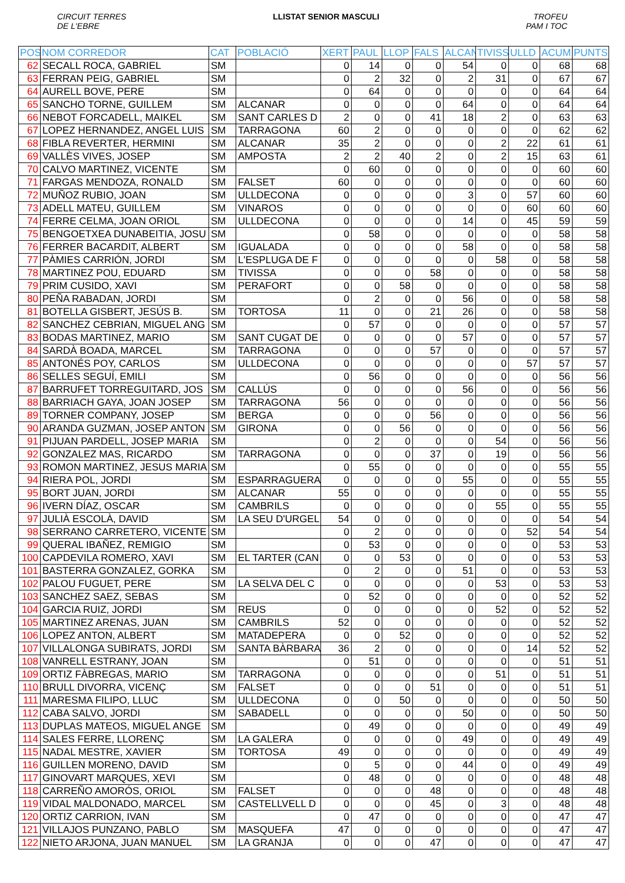CIRCUIT TERRES
DE L'EBRE
LLISTAT SENIOR MASCULI TROFEU
PAM I TOC
| POS | NOM CORREDOR | CAT | POBLACIÓ | XERT | PAUL | LLOP | FALS | ALCAN | TIVISS | ULLD | ACUM | PUNTS |
| --- | --- | --- | --- | --- | --- | --- | --- | --- | --- | --- | --- | --- |
| 62 | SECALL ROCA, GABRIEL | SM | | 0 | 14 | 0 | 0 | 54 | 0 | 0 | 68 | 68 |
| 63 | FERRAN PEIG, GABRIEL | SM | | 0 | 2 | 32 | 0 | 2 | 31 | 0 | 67 | 67 |
| 64 | AURELL BOVE, PERE | SM | | 0 | 64 | 0 | 0 | 0 | 0 | 0 | 64 | 64 |
| 65 | SANCHO TORNE, GUILLEM | SM | ALCANAR | 0 | 0 | 0 | 0 | 64 | 0 | 0 | 64 | 64 |
| 66 | NEBOT FORCADELL, MAIKEL | SM | SANT CARLES D | 2 | 0 | 0 | 41 | 18 | 2 | 0 | 63 | 63 |
| 67 | LOPEZ HERNANDEZ, ANGEL LUIS | SM | TARRAGONA | 60 | 2 | 0 | 0 | 0 | 0 | 0 | 62 | 62 |
| 68 | FIBLA REVERTER, HERMINI | SM | ALCANAR | 35 | 2 | 0 | 0 | 0 | 2 | 22 | 61 | 61 |
| 69 | VALLÈS VIVES, JOSEP | SM | AMPOSTA | 2 | 2 | 40 | 2 | 0 | 2 | 15 | 63 | 61 |
| 70 | CALVO MARTINEZ, VICENTE | SM | | 0 | 60 | 0 | 0 | 0 | 0 | 0 | 60 | 60 |
| 71 | FARGAS MENDOZA, RONALD | SM | FALSET | 60 | 0 | 0 | 0 | 0 | 0 | 0 | 60 | 60 |
| 72 | MUÑOZ RUBIO, JOAN | SM | ULLDECONA | 0 | 0 | 0 | 0 | 3 | 0 | 57 | 60 | 60 |
| 73 | ADELL MATEU, GUILLEM | SM | VINAROS | 0 | 0 | 0 | 0 | 0 | 0 | 60 | 60 | 60 |
| 74 | FERRE CELMA, JOAN ORIOL | SM | ULLDECONA | 0 | 0 | 0 | 0 | 14 | 0 | 45 | 59 | 59 |
| 75 | BENGOETXEA DUNABEITIA, JOSU | SM | | 0 | 58 | 0 | 0 | 0 | 0 | 0 | 58 | 58 |
| 76 | FERRER BACARDIT, ALBERT | SM | IGUALADA | 0 | 0 | 0 | 0 | 58 | 0 | 0 | 58 | 58 |
| 77 | PÀMIES CARRIÓN, JORDI | SM | L'ESPLUGA DE F | 0 | 0 | 0 | 0 | 0 | 58 | 0 | 58 | 58 |
| 78 | MARTINEZ POU, EDUARD | SM | TIVISSA | 0 | 0 | 0 | 58 | 0 | 0 | 0 | 58 | 58 |
| 79 | PRIM CUSIDO, XAVI | SM | PERAFORT | 0 | 0 | 58 | 0 | 0 | 0 | 0 | 58 | 58 |
| 80 | PEÑA RABADAN, JORDI | SM | | 0 | 2 | 0 | 0 | 56 | 0 | 0 | 58 | 58 |
| 81 | BOTELLA GISBERT, JESÚS B. | SM | TORTOSA | 11 | 0 | 0 | 21 | 26 | 0 | 0 | 58 | 58 |
| 82 | SANCHEZ CEBRIAN, MIGUEL ANG | SM | | 0 | 57 | 0 | 0 | 0 | 0 | 0 | 57 | 57 |
| 83 | BODAS MARTINEZ, MARIO | SM | SANT CUGAT DE | 0 | 0 | 0 | 0 | 57 | 0 | 0 | 57 | 57 |
| 84 | SARDÀ BOADA, MARCEL | SM | TARRAGONA | 0 | 0 | 0 | 57 | 0 | 0 | 0 | 57 | 57 |
| 85 | ANTONÉS POY, CARLOS | SM | ULLDECONA | 0 | 0 | 0 | 0 | 0 | 0 | 57 | 57 | 57 |
| 86 | SELLES SEGUÍ, EMILI | SM | | 0 | 56 | 0 | 0 | 0 | 0 | 0 | 56 | 56 |
| 87 | BARRUFET TORREGUITARD, JOS | SM | CALLÚS | 0 | 0 | 0 | 0 | 56 | 0 | 0 | 56 | 56 |
| 88 | BARRIACH GAYA, JOAN JOSEP | SM | TARRAGONA | 56 | 0 | 0 | 0 | 0 | 0 | 0 | 56 | 56 |
| 89 | TORNER COMPANY, JOSEP | SM | BERGA | 0 | 0 | 0 | 56 | 0 | 0 | 0 | 56 | 56 |
| 90 | ARANDA GUZMAN, JOSEP ANTON | SM | GIRONA | 0 | 0 | 56 | 0 | 0 | 0 | 0 | 56 | 56 |
| 91 | PIJUAN PARDELL, JOSEP MARIA | SM | | 0 | 2 | 0 | 0 | 0 | 54 | 0 | 56 | 56 |
| 92 | GONZALEZ MAS, RICARDO | SM | TARRAGONA | 0 | 0 | 0 | 37 | 0 | 19 | 0 | 56 | 56 |
| 93 | ROMON MARTINEZ, JESUS MARIA | SM | | 0 | 55 | 0 | 0 | 0 | 0 | 0 | 55 | 55 |
| 94 | RIERA POL, JORDI | SM | ESPARRAGUERA | 0 | 0 | 0 | 0 | 55 | 0 | 0 | 55 | 55 |
| 95 | BORT JUAN, JORDI | SM | ALCANAR | 55 | 0 | 0 | 0 | 0 | 0 | 0 | 55 | 55 |
| 96 | IVERN DÍAZ, OSCAR | SM | CAMBRILS | 0 | 0 | 0 | 0 | 0 | 55 | 0 | 55 | 55 |
| 97 | JULIÀ ESCOLÀ, DAVID | SM | LA SEU D'URGEL | 54 | 0 | 0 | 0 | 0 | 0 | 0 | 54 | 54 |
| 98 | SERRANO CARRETERO, VICENTE | SM | | 0 | 2 | 0 | 0 | 0 | 0 | 52 | 54 | 54 |
| 99 | QUERAL IBAÑEZ, REMIGIO | SM | | 0 | 53 | 0 | 0 | 0 | 0 | 0 | 53 | 53 |
| 100 | CAPDEVILA ROMERO, XAVI | SM | EL TARTER (CAN | 0 | 0 | 53 | 0 | 0 | 0 | 0 | 53 | 53 |
| 101 | BASTERRA GONZALEZ, GORKA | SM | | 0 | 2 | 0 | 0 | 51 | 0 | 0 | 53 | 53 |
| 102 | PALOU FUGUET, PERE | SM | LA SELVA DEL C | 0 | 0 | 0 | 0 | 0 | 53 | 0 | 53 | 53 |
| 103 | SANCHEZ SAEZ, SEBAS | SM | | 0 | 52 | 0 | 0 | 0 | 0 | 0 | 52 | 52 |
| 104 | GARCIA RUIZ, JORDI | SM | REUS | 0 | 0 | 0 | 0 | 0 | 52 | 0 | 52 | 52 |
| 105 | MARTINEZ ARENAS, JUAN | SM | CAMBRILS | 52 | 0 | 0 | 0 | 0 | 0 | 0 | 52 | 52 |
| 106 | LOPEZ ANTON, ALBERT | SM | MATADEPERA | 0 | 0 | 52 | 0 | 0 | 0 | 0 | 52 | 52 |
| 107 | VILLALONGA SUBIRATS, JORDI | SM | SANTA BÀRBARA | 36 | 2 | 0 | 0 | 0 | 0 | 14 | 52 | 52 |
| 108 | VANRELL ESTRANY, JOAN | SM | | 0 | 51 | 0 | 0 | 0 | 0 | 0 | 51 | 51 |
| 109 | ORTIZ FÀBREGAS, MARIO | SM | TARRAGONA | 0 | 0 | 0 | 0 | 0 | 51 | 0 | 51 | 51 |
| 110 | BRULL DIVORRA, VICENÇ | SM | FALSET | 0 | 0 | 0 | 51 | 0 | 0 | 0 | 51 | 51 |
| 111 | MARESMA FILIPO, LLUC | SM | ULLDECONA | 0 | 0 | 50 | 0 | 0 | 0 | 0 | 50 | 50 |
| 112 | CABA SALVO, JORDI | SM | SABADELL | 0 | 0 | 0 | 0 | 50 | 0 | 0 | 50 | 50 |
| 113 | DUPLAS MATEOS, MIGUEL ANGE | SM | | 0 | 49 | 0 | 0 | 0 | 0 | 0 | 49 | 49 |
| 114 | SALES FERRE, LLORENÇ | SM | LA GALERA | 0 | 0 | 0 | 0 | 49 | 0 | 0 | 49 | 49 |
| 115 | NADAL MESTRE, XAVIER | SM | TORTOSA | 49 | 0 | 0 | 0 | 0 | 0 | 0 | 49 | 49 |
| 116 | GUILLEN MORENO, DAVID | SM | | 0 | 5 | 0 | 0 | 44 | 0 | 0 | 49 | 49 |
| 117 | GINOVART MARQUES, XEVI | SM | | 0 | 48 | 0 | 0 | 0 | 0 | 0 | 48 | 48 |
| 118 | CARREÑO AMORÓS, ORIOL | SM | FALSET | 0 | 0 | 0 | 48 | 0 | 0 | 0 | 48 | 48 |
| 119 | VIDAL MALDONADO, MARCEL | SM | CASTELLVELL D | 0 | 0 | 0 | 45 | 0 | 3 | 0 | 48 | 48 |
| 120 | ORTIZ CARRION, IVAN | SM | | 0 | 47 | 0 | 0 | 0 | 0 | 0 | 47 | 47 |
| 121 | VILLAJOS PUNZANO, PABLO | SM | MASQUEFA | 47 | 0 | 0 | 0 | 0 | 0 | 0 | 47 | 47 |
| 122 | NIETO ARJONA, JUAN MANUEL | SM | LA GRANJA | 0 | 0 | 0 | 47 | 0 | 0 | 0 | 47 | 47 |